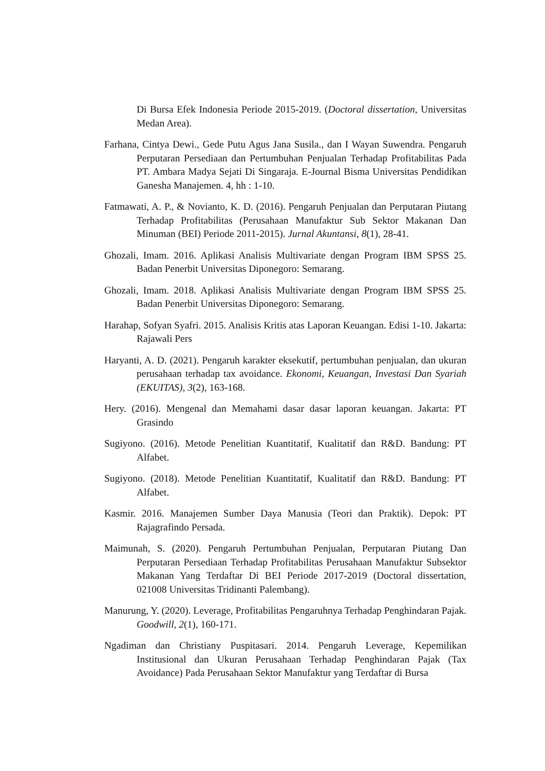Di Bursa Efek Indonesia Periode 2015-2019. (Doctoral dissertation, Universitas Medan Area).
Farhana, Cintya Dewi., Gede Putu Agus Jana Susila., dan I Wayan Suwendra. Pengaruh Perputaran Persediaan dan Pertumbuhan Penjualan Terhadap Profitabilitas Pada PT. Ambara Madya Sejati Di Singaraja. E-Journal Bisma Universitas Pendidikan Ganesha Manajemen. 4, hh : 1-10.
Fatmawati, A. P., & Novianto, K. D. (2016). Pengaruh Penjualan dan Perputaran Piutang Terhadap Profitabilitas (Perusahaan Manufaktur Sub Sektor Makanan Dan Minuman (BEI) Periode 2011-2015). Jurnal Akuntansi, 8(1), 28-41.
Ghozali, Imam. 2016. Aplikasi Analisis Multivariate dengan Program IBM SPSS 25. Badan Penerbit Universitas Diponegoro: Semarang.
Ghozali, Imam. 2018. Aplikasi Analisis Multivariate dengan Program IBM SPSS 25. Badan Penerbit Universitas Diponegoro: Semarang.
Harahap, Sofyan Syafri. 2015. Analisis Kritis atas Laporan Keuangan. Edisi 1-10. Jakarta: Rajawali Pers
Haryanti, A. D. (2021). Pengaruh karakter eksekutif, pertumbuhan penjualan, dan ukuran perusahaan terhadap tax avoidance. Ekonomi, Keuangan, Investasi Dan Syariah (EKUITAS), 3(2), 163-168.
Hery. (2016). Mengenal dan Memahami dasar dasar laporan keuangan. Jakarta: PT Grasindo
Sugiyono. (2016). Metode Penelitian Kuantitatif, Kualitatif dan R&D. Bandung: PT Alfabet.
Sugiyono. (2018). Metode Penelitian Kuantitatif, Kualitatif dan R&D. Bandung: PT Alfabet.
Kasmir. 2016. Manajemen Sumber Daya Manusia (Teori dan Praktik). Depok: PT Rajagrafindo Persada.
Maimunah, S. (2020). Pengaruh Pertumbuhan Penjualan, Perputaran Piutang Dan Perputaran Persediaan Terhadap Profitabilitas Perusahaan Manufaktur Subsektor Makanan Yang Terdaftar Di BEI Periode 2017-2019 (Doctoral dissertation, 021008 Universitas Tridinanti Palembang).
Manurung, Y. (2020). Leverage, Profitabilitas Pengaruhnya Terhadap Penghindaran Pajak. Goodwill, 2(1), 160-171.
Ngadiman dan Christiany Puspitasari. 2014. Pengaruh Leverage, Kepemilikan Institusional dan Ukuran Perusahaan Terhadap Penghindaran Pajak (Tax Avoidance) Pada Perusahaan Sektor Manufaktur yang Terdaftar di Bursa